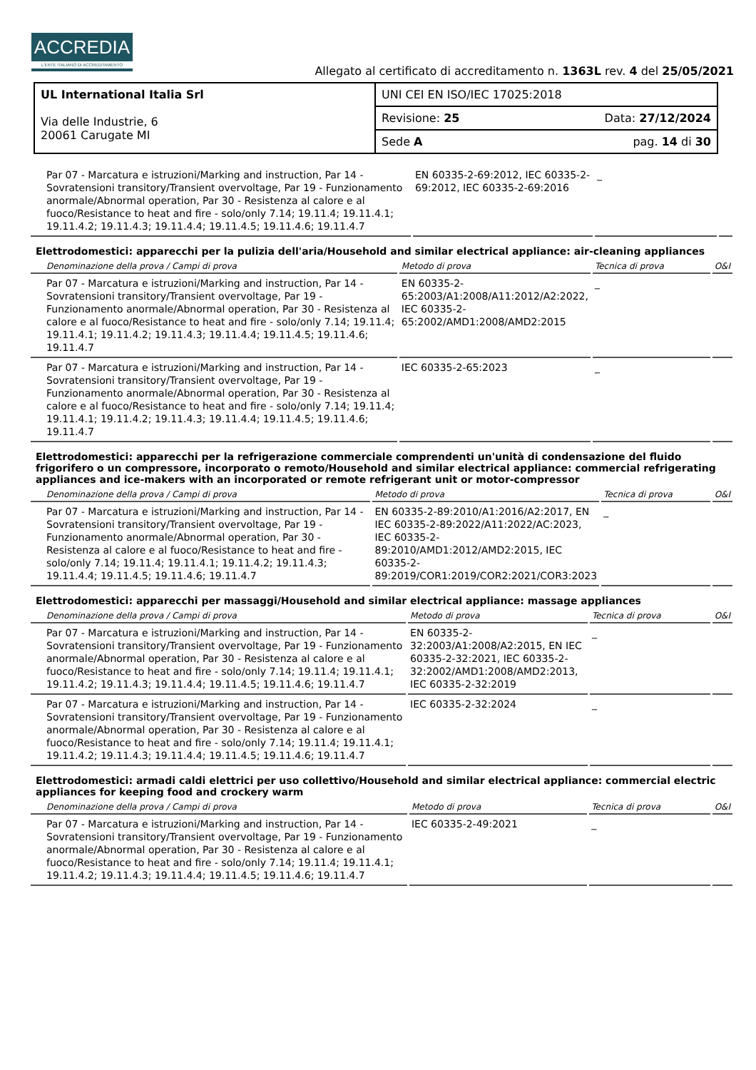ACCREDIA
L'ENTE ITALIANO DI ACCREDITAMENTO
Allegato al certificato di accreditamento n. 1363L rev. 4 del 25/05/2021
| UL International Italia Srl Via delle Industrie, 6 20061 Carugate MI | UNI CEI EN ISO/IEC 17025:2018 |
| | Revisione: 25 Data: 27/12/2024 |
| | Sede A pag. 14 di 30 |
| Par 07 - Marcatura e istruzioni/Marking and instruction, Par 14 - Sovratensioni transitory/Transient overvoltage, Par 19 - Funzionamento anormale/Abnormal operation, Par 30 - Resistenza al calore e al fuoco/Resistance to heat and fire - solo/only 7.14; 19.11.4; 19.11.4.1; 19.11.4.2; 19.11.4.3; 19.11.4.4; 19.11.4.5; 19.11.4.6; 19.11.4.7 | EN 60335-2-69:2012, IEC 60335-2-69:2012, IEC 60335-2-69:2016 | _ | |
Elettrodomestici: apparecchi per la pulizia dell'aria/Household and similar electrical appliance: air-cleaning appliances
| Denominazione della prova / Campi di prova | Metodo di prova | Tecnica di prova | O&I |
| --- | --- | --- | --- |
| Par 07 - Marcatura e istruzioni/Marking and instruction, Par 14 - Sovratensioni transitory/Transient overvoltage, Par 19 - Funzionamento anormale/Abnormal operation, Par 30 - Resistenza al calore e al fuoco/Resistance to heat and fire - solo/only 7.14; 19.11.4; 19.11.4.1; 19.11.4.2; 19.11.4.3; 19.11.4.4; 19.11.4.5; 19.11.4.6; 19.11.4.7 | EN 60335-2-65:2003/A1:2008/A11:2012/A2:2022, IEC 60335-2-65:2002/AMD1:2008/AMD2:2015 | _ | |
| Par 07 - Marcatura e istruzioni/Marking and instruction, Par 14 - Sovratensioni transitory/Transient overvoltage, Par 19 - Funzionamento anormale/Abnormal operation, Par 30 - Resistenza al calore e al fuoco/Resistance to heat and fire - solo/only 7.14; 19.11.4; 19.11.4.1; 19.11.4.2; 19.11.4.3; 19.11.4.4; 19.11.4.5; 19.11.4.6; 19.11.4.7 | IEC 60335-2-65:2023 | _ | |
Elettrodomestici: apparecchi per la refrigerazione commerciale comprendenti un'unità di condensazione del fluido frigorifero o un compressore, incorporato o remoto/Household and similar electrical appliance: commercial refrigerating appliances and ice-makers with an incorporated or remote refrigerant unit or motor-compressor
| Denominazione della prova / Campi di prova | Metodo di prova | Tecnica di prova | O&I |
| --- | --- | --- | --- |
| Par 07 - Marcatura e istruzioni/Marking and instruction, Par 14 - Sovratensioni transitory/Transient overvoltage, Par 19 - Funzionamento anormale/Abnormal operation, Par 30 - Resistenza al calore e al fuoco/Resistance to heat and fire - solo/only 7.14; 19.11.4; 19.11.4.1; 19.11.4.2; 19.11.4.3; 19.11.4.4; 19.11.4.5; 19.11.4.6; 19.11.4.7 | EN 60335-2-89:2010/A1:2016/A2:2017, EN IEC 60335-2-89:2022/A11:2022/AC:2023, IEC 60335-2-89:2010/AMD1:2012/AMD2:2015, IEC 60335-2-89:2019/COR1:2019/COR2:2021/COR3:2023 | _ | |
Elettrodomestici: apparecchi per massaggi/Household and similar electrical appliance: massage appliances
| Denominazione della prova / Campi di prova | Metodo di prova | Tecnica di prova | O&I |
| --- | --- | --- | --- |
| Par 07 - Marcatura e istruzioni/Marking and instruction, Par 14 - Sovratensioni transitory/Transient overvoltage, Par 19 - Funzionamento anormale/Abnormal operation, Par 30 - Resistenza al calore e al fuoco/Resistance to heat and fire - solo/only 7.14; 19.11.4; 19.11.4.1; 19.11.4.2; 19.11.4.3; 19.11.4.4; 19.11.4.5; 19.11.4.6; 19.11.4.7 | EN 60335-2-32:2003/A1:2008/A2:2015, EN IEC 60335-2-32:2021, IEC 60335-2-32:2002/AMD1:2008/AMD2:2013, IEC 60335-2-32:2019 | _ | |
| Par 07 - Marcatura e istruzioni/Marking and instruction, Par 14 - Sovratensioni transitory/Transient overvoltage, Par 19 - Funzionamento anormale/Abnormal operation, Par 30 - Resistenza al calore e al fuoco/Resistance to heat and fire - solo/only 7.14; 19.11.4; 19.11.4.1; 19.11.4.2; 19.11.4.3; 19.11.4.4; 19.11.4.5; 19.11.4.6; 19.11.4.7 | IEC 60335-2-32:2024 | _ | |
Elettrodomestici: armadi caldi elettrici per uso collettivo/Household and similar electrical appliance: commercial electric appliances for keeping food and crockery warm
| Denominazione della prova / Campi di prova | Metodo di prova | Tecnica di prova | O&I |
| --- | --- | --- | --- |
| Par 07 - Marcatura e istruzioni/Marking and instruction, Par 14 - Sovratensioni transitory/Transient overvoltage, Par 19 - Funzionamento anormale/Abnormal operation, Par 30 - Resistenza al calore e al fuoco/Resistance to heat and fire - solo/only 7.14; 19.11.4; 19.11.4.1; 19.11.4.2; 19.11.4.3; 19.11.4.4; 19.11.4.5; 19.11.4.6; 19.11.4.7 | IEC 60335-2-49:2021 | _ | |